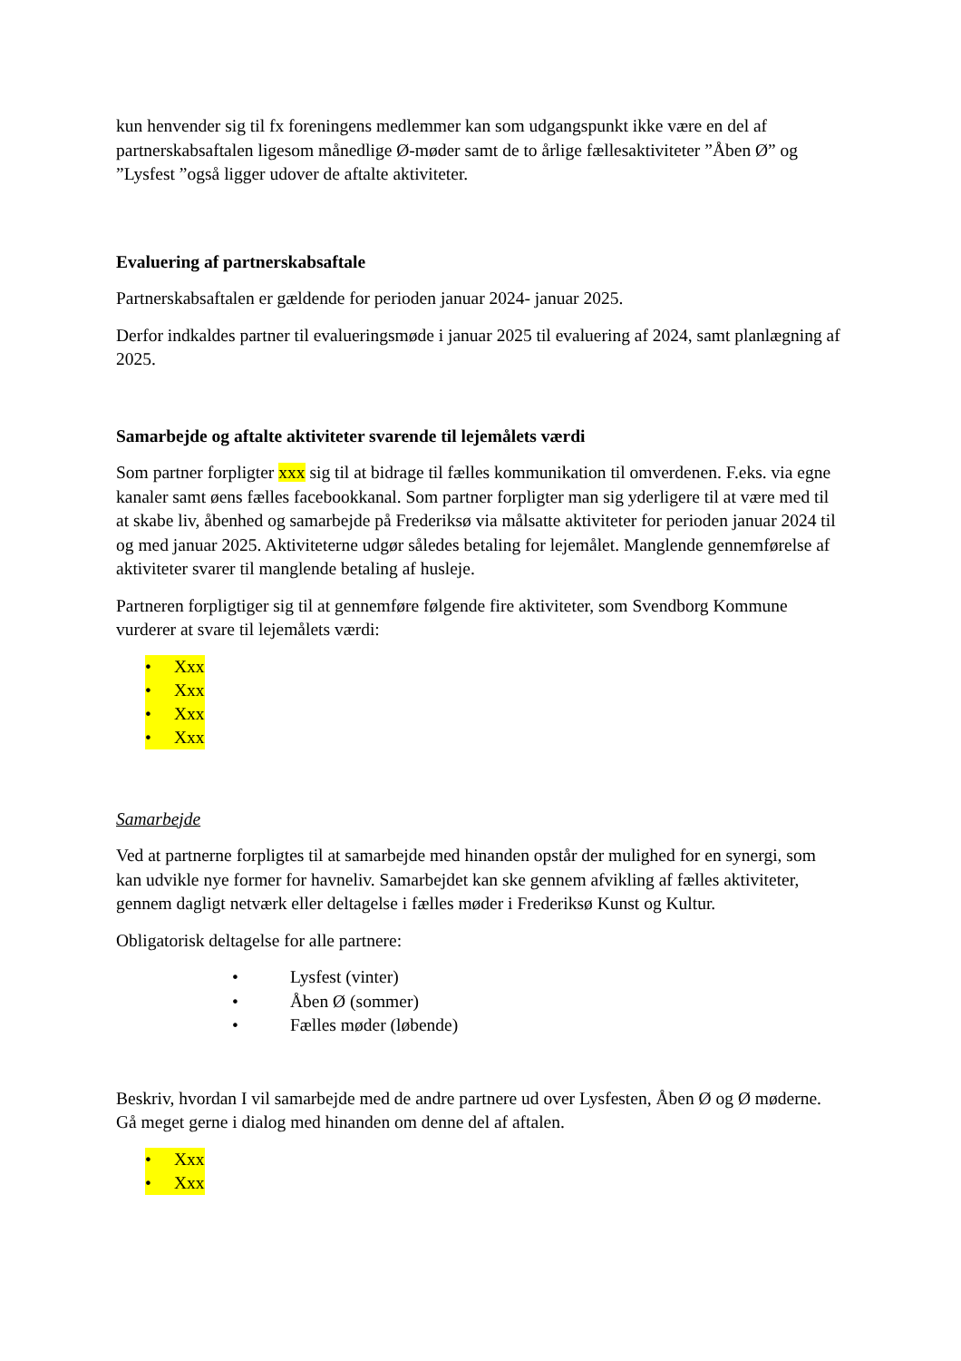kun henvender sig til fx foreningens medlemmer kan som udgangspunkt ikke være en del af partnerskabsaftalen ligesom månedlige Ø-møder samt de to årlige fællesaktiviteter ”Åben Ø” og ”Lysfest ”også ligger udover de aftalte aktiviteter.
Evaluering af partnerskabsaftale
Partnerskabsaftalen er gældende for perioden januar 2024- januar 2025.
Derfor indkaldes partner til evalueringsmøde i januar 2025 til evaluering af 2024, samt planlægning af 2025.
Samarbejde og aftalte aktiviteter svarende til lejemålets værdi
Som partner forpligter xxx sig til at bidrage til fælles kommunikation til omverdenen. F.eks. via egne kanaler samt øens fælles facebookkanal. Som partner forpligter man sig yderligere til at være med til at skabe liv, åbenhed og samarbejde på Frederiksø via målsatte aktiviteter for perioden januar 2024 til og med januar 2025. Aktiviteterne udgør således betaling for lejemålet. Manglende gennemførelse af aktiviteter svarer til manglende betaling af husleje.
Partneren forpligtiger sig til at gennemføre følgende fire aktiviteter, som Svendborg Kommune vurderer at svare til lejemålets værdi:
• Xxx
• Xxx
• Xxx
• Xxx
Samarbejde
Ved at partnerne forpligtes til at samarbejde med hinanden opstår der mulighed for en synergi, som kan udvikle nye former for havneliv. Samarbejdet kan ske gennem afvikling af fælles aktiviteter, gennem dagligt netværk eller deltagelse i fælles møder i Frederiksø Kunst og Kultur.
Obligatorisk deltagelse for alle partnere:
• Lysfest (vinter)
• Åben Ø (sommer)
• Fælles møder (løbende)
Beskriv, hvordan I vil samarbejde med de andre partnere ud over Lysfesten, Åben Ø og Ø møderne. Gå meget gerne i dialog med hinanden om denne del af aftalen.
• Xxx
• Xxx